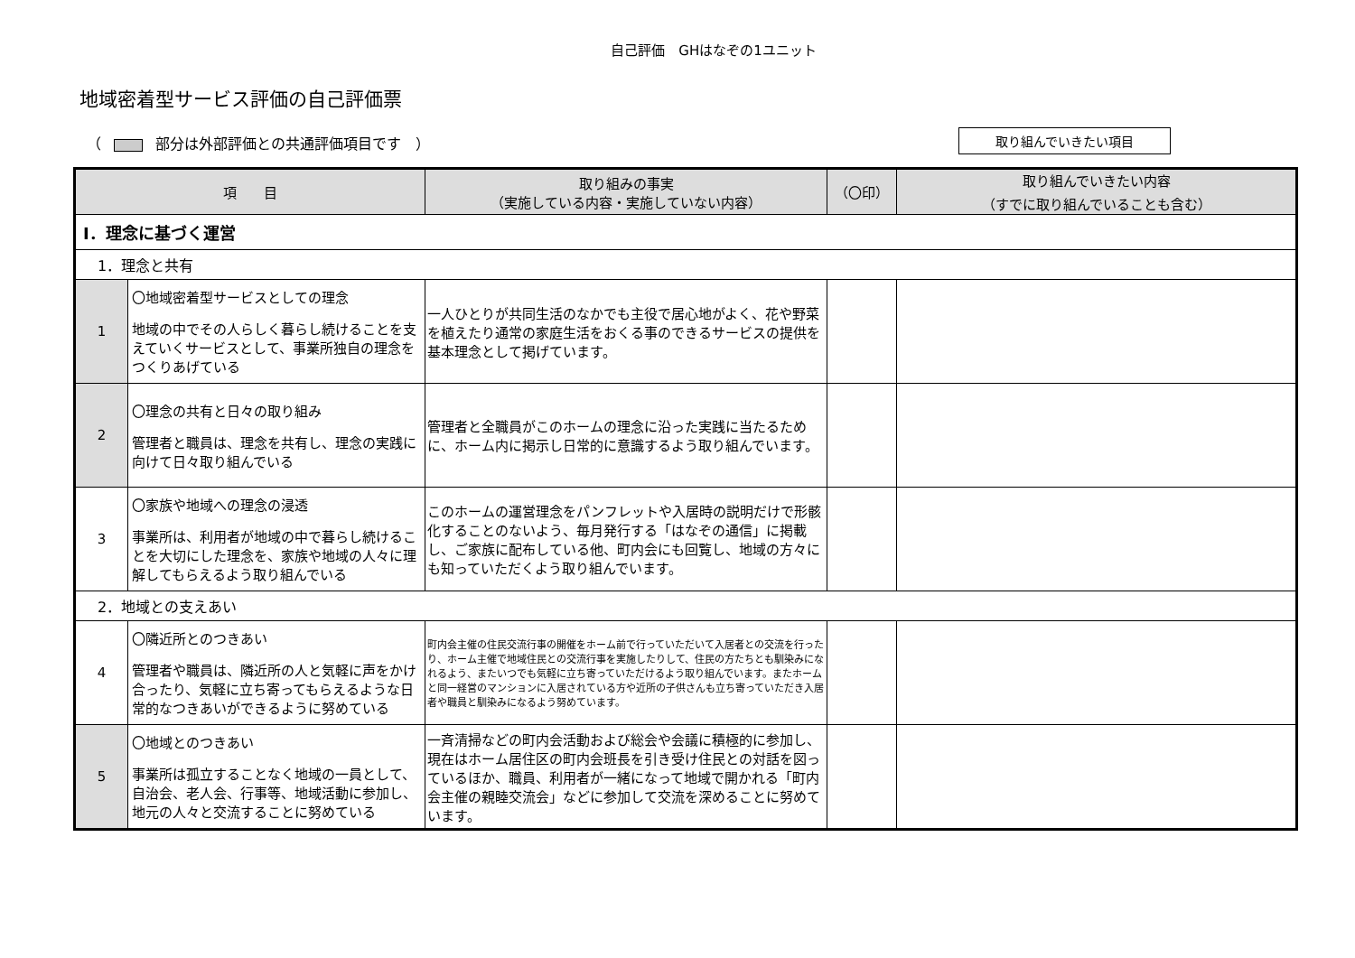自己評価　GHはなぞの1ユニット
地域密着型サービス評価の自己評価票
（ 部分は外部評価との共通評価項目です　） 取り組んでいきたい項目
| 項 目 | | 取り組みの事実 （実施している内容・実施していない内容） | （〇印） | 取り組んでいきたい内容 （すでに取り組んでいることも含む） |
| --- | --- | --- | --- | --- |
| Ⅰ．理念に基づく運営 | | | | |
| 1．理念と共有 | | | | |
| 1 | 〇地域密着型サービスとしての理念 地域の中でその人らしく暮らし続けることを支えていくサービスとして、事業所独自の理念をつくりあげている | 一人ひとりが共同生活のなかでも主役で居心地がよく、花や野菜を植えたり通常の家庭生活をおくる事のできるサービスの提供を基本理念として掲げています。 | | |
| 2 | 〇理念の共有と日々の取り組み 管理者と職員は、理念を共有し、理念の実践に向けて日々取り組んでいる | 管理者と全職員がこのホームの理念に沿った実践に当たるために、ホーム内に掲示し日常的に意識するよう取り組んでいます。 | | |
| 3 | 〇家族や地域への理念の浸透 事業所は、利用者が地域の中で暮らし続けることを大切にした理念を、家族や地域の人々に理解してもらえるよう取り組んでいる | このホームの運営理念をパンフレットや入居時の説明だけで形骸化することのないよう、毎月発行する「はなぞの通信」に掲載し、ご家族に配布している他、町内会にも回覧し、地域の方々にも知っていただくよう取り組んでいます。 | | |
| 2．地域との支えあい | | | | |
| 4 | 〇隣近所とのつきあい 管理者や職員は、隣近所の人と気軽に声をかけ合ったり、気軽に立ち寄ってもらえるような日常的なつきあいができるように努めている | 町内会主催の住民交流行事の開催をホーム前で行っていただいて入居者との交流を行ったり、ホーム主催で地域住民との交流行事を実施したりして、住民の方たちとも馴染みになれるよう、またいつでも気軽に立ち寄っていただけるよう取り組んでいます。またホームと同一経営のマンションに入居されている方や近所の子供さんも立ち寄っていただき入居者や職員と馴染みになるよう努めています。 | | |
| 5 | 〇地域とのつきあい 事業所は孤立することなく地域の一員として、自治会、老人会、行事等、地域活動に参加し、地元の人々と交流することに努めている | 一斉清掃などの町内会活動および総会や会議に積極的に参加し、現在はホーム居住区の町内会班長を引き受け住民との対話を図っているほか、職員、利用者が一緒になって地域で開かれる「町内会主催の親睦交流会」などに参加して交流を深めることに努めています。 | | |